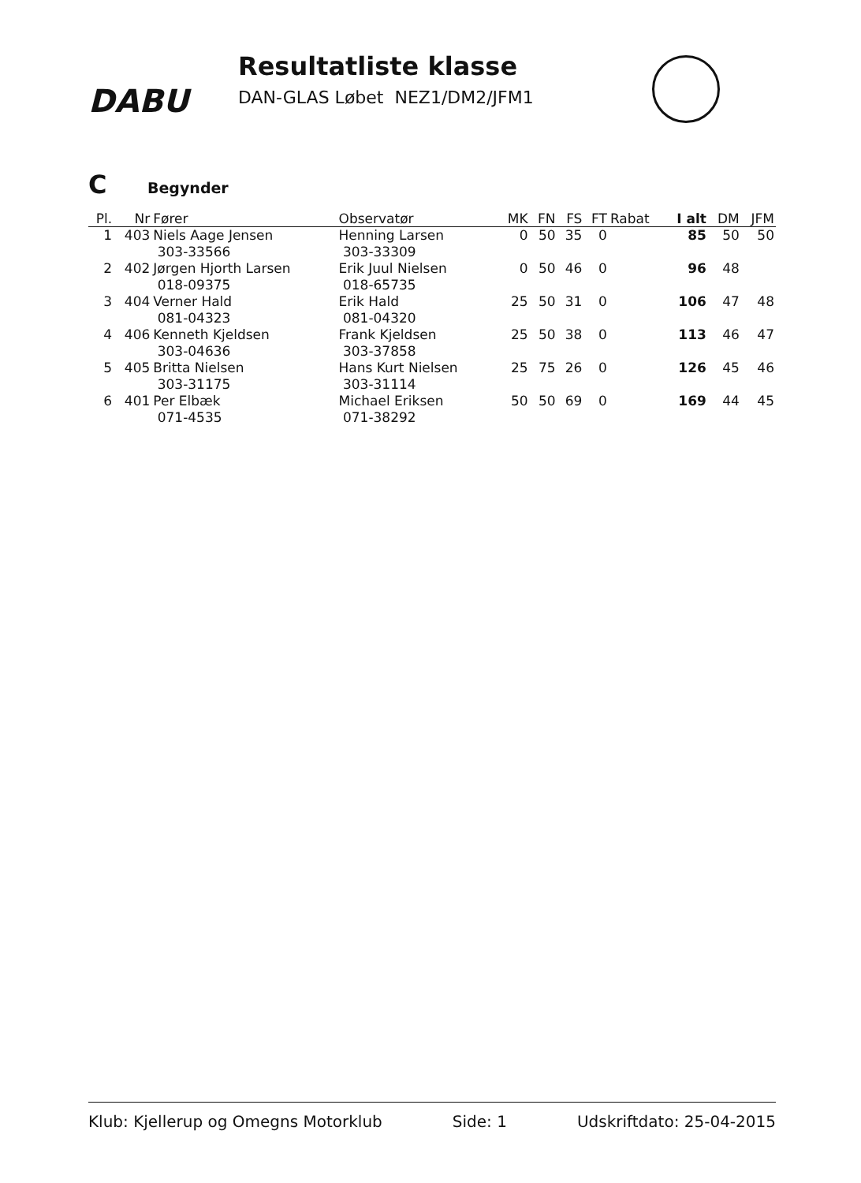DABU
Resultatliste klasse
DAN-GLAS Løbet NEZ1/DM2/JFM1
C Begynder
| Pl. | Nr | Fører | Observatør | MK | FN | FS | FT | Rabat | I alt | DM | JFM |
| --- | --- | --- | --- | --- | --- | --- | --- | --- | --- | --- | --- |
| 1 | 403 | Niels Aage Jensen 303-33566 | Henning Larsen 303-33309 | 0 | 50 | 35 | 0 | | 85 | 50 | 50 |
| 2 | 402 | Jørgen Hjorth Larsen 018-09375 | Erik Juul Nielsen 018-65735 | 0 | 50 | 46 | 0 | | 96 | 48 | |
| 3 | 404 | Verner Hald 081-04323 | Erik Hald 081-04320 | 25 | 50 | 31 | 0 | | 106 | 47 | 48 |
| 4 | 406 | Kenneth Kjeldsen 303-04636 | Frank Kjeldsen 303-37858 | 25 | 50 | 38 | 0 | | 113 | 46 | 47 |
| 5 | 405 | Britta Nielsen 303-31175 | Hans Kurt Nielsen 303-31114 | 25 | 75 | 26 | 0 | | 126 | 45 | 46 |
| 6 | 401 | Per Elbæk 071-4535 | Michael Eriksen 071-38292 | 50 | 50 | 69 | 0 | | 169 | 44 | 45 |
Klub: Kjellerup og Omegns Motorklub Side: 1 Udskriftdato: 25-04-2015